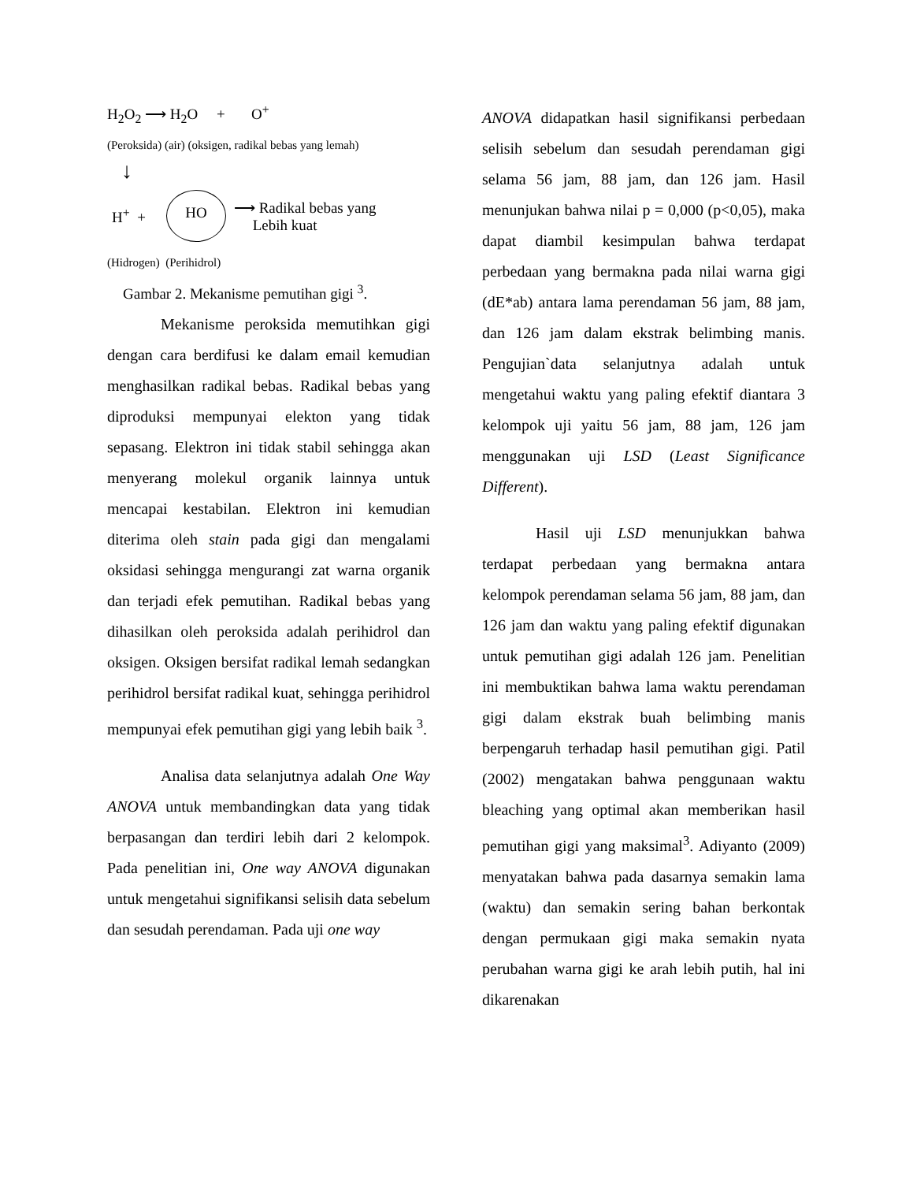H<sub>2</sub>O<sub>2</sub> ⟶ H<sub>2</sub>O + O<sup>+</sup>
(Peroksida) (air) (oksigen, radikal bebas yang lemah)
↓
H<sup>+</sup> + HO ⟶ Radikal bebas yang
Lebih kuat
(Hidrogen) (Perihidrol)
Gambar 2. Mekanisme pemutihan gigi <sup>3</sup>.
Mekanisme peroksida memutihkan gigi dengan cara berdifusi ke dalam email kemudian menghasilkan radikal bebas. Radikal bebas yang diproduksi mempunyai elekton yang tidak sepasang. Elektron ini tidak stabil sehingga akan menyerang molekul organik lainnya untuk mencapai kestabilan. Elektron ini kemudian diterima oleh stain pada gigi dan mengalami oksidasi sehingga mengurangi zat warna organik dan terjadi efek pemutihan. Radikal bebas yang dihasilkan oleh peroksida adalah perihidrol dan oksigen. Oksigen bersifat radikal lemah sedangkan perihidrol bersifat radikal kuat, sehingga perihidrol mempunyai efek pemutihan gigi yang lebih baik <sup>3</sup>.
Analisa data selanjutnya adalah One Way ANOVA untuk membandingkan data yang tidak berpasangan dan terdiri lebih dari 2 kelompok. Pada penelitian ini, One way ANOVA digunakan untuk mengetahui signifikansi selisih data sebelum dan sesudah perendaman. Pada uji one way
ANOVA didapatkan hasil signifikansi perbedaan selisih sebelum dan sesudah perendaman gigi selama 56 jam, 88 jam, dan 126 jam. Hasil menunjukan bahwa nilai p = 0,000 (p<0,05), maka dapat diambil kesimpulan bahwa terdapat perbedaan yang bermakna pada nilai warna gigi (dE*ab) antara lama perendaman 56 jam, 88 jam, dan 126 jam dalam ekstrak belimbing manis. Pengujian`data selanjutnya adalah untuk mengetahui waktu yang paling efektif diantara 3 kelompok uji yaitu 56 jam, 88 jam, 126 jam menggunakan uji LSD (Least Significance Different).
Hasil uji LSD menunjukkan bahwa terdapat perbedaan yang bermakna antara kelompok perendaman selama 56 jam, 88 jam, dan 126 jam dan waktu yang paling efektif digunakan untuk pemutihan gigi adalah 126 jam. Penelitian ini membuktikan bahwa lama waktu perendaman gigi dalam ekstrak buah belimbing manis berpengaruh terhadap hasil pemutihan gigi. Patil (2002) mengatakan bahwa penggunaan waktu bleaching yang optimal akan memberikan hasil pemutihan gigi yang maksimal<sup>3</sup>. Adiyanto (2009) menyatakan bahwa pada dasarnya semakin lama (waktu) dan semakin sering bahan berkontak dengan permukaan gigi maka semakin nyata perubahan warna gigi ke arah lebih putih, hal ini dikarenakan